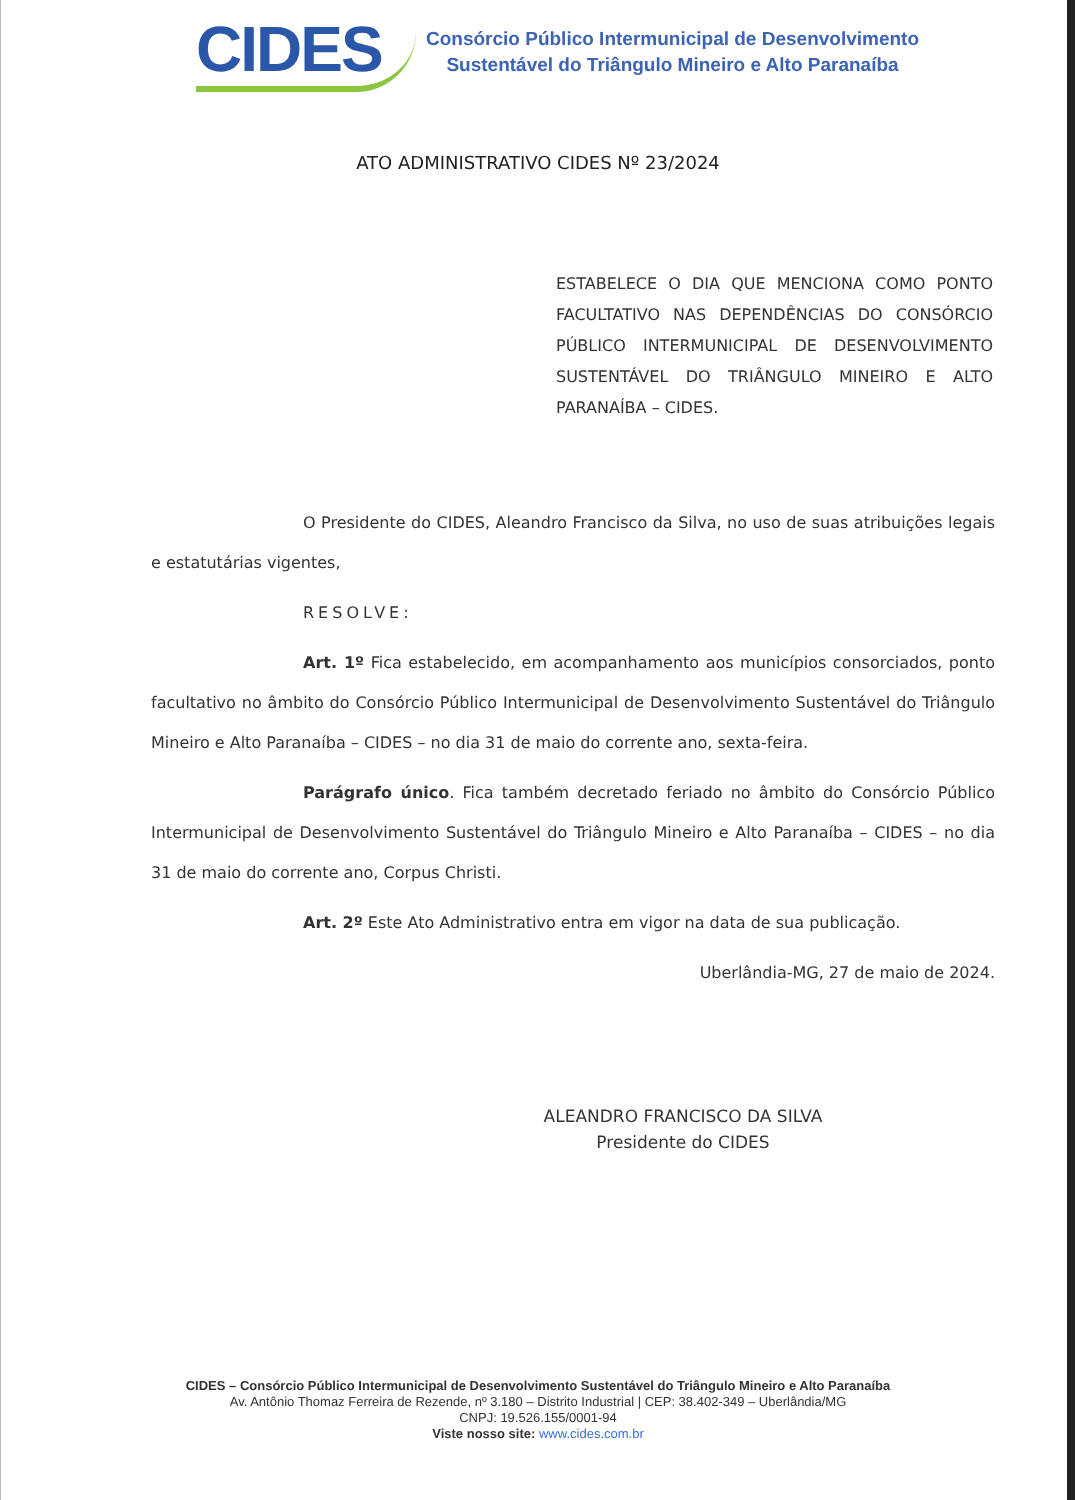CIDES
Consórcio Público Intermunicipal de Desenvolvimento
Sustentável do Triângulo Mineiro e Alto Paranaíba
ATO ADMINISTRATIVO CIDES Nº 23/2024
ESTABELECE O DIA QUE MENCIONA COMO PONTO FACULTATIVO NAS DEPENDÊNCIAS DO CONSÓRCIO PÚBLICO INTERMUNICIPAL DE DESENVOLVIMENTO SUSTENTÁVEL DO TRIÂNGULO MINEIRO E ALTO PARANAÍBA – CIDES.
O Presidente do CIDES, Aleandro Francisco da Silva, no uso de suas atribuições legais e estatutárias vigentes,
RESOLVE:
Art. 1º Fica estabelecido, em acompanhamento aos municípios consorciados, ponto facultativo no âmbito do Consórcio Público Intermunicipal de Desenvolvimento Sustentável do Triângulo Mineiro e Alto Paranaíba – CIDES – no dia 31 de maio do corrente ano, sexta-feira.
Parágrafo único. Fica também decretado feriado no âmbito do Consórcio Público Intermunicipal de Desenvolvimento Sustentável do Triângulo Mineiro e Alto Paranaíba – CIDES – no dia 31 de maio do corrente ano, Corpus Christi.
Art. 2º Este Ato Administrativo entra em vigor na data de sua publicação.
Uberlândia-MG, 27 de maio de 2024.
ALEANDRO FRANCISCO DA SILVA
Presidente do CIDES
CIDES – Consórcio Público Intermunicipal de Desenvolvimento Sustentável do Triângulo Mineiro e Alto Paranaíba
Av. Antônio Thomaz Ferreira de Rezende, nº 3.180 – Distrito Industrial | CEP: 38.402-349 – Uberlândia/MG
CNPJ: 19.526.155/0001-94
Viste nosso site: www.cides.com.br